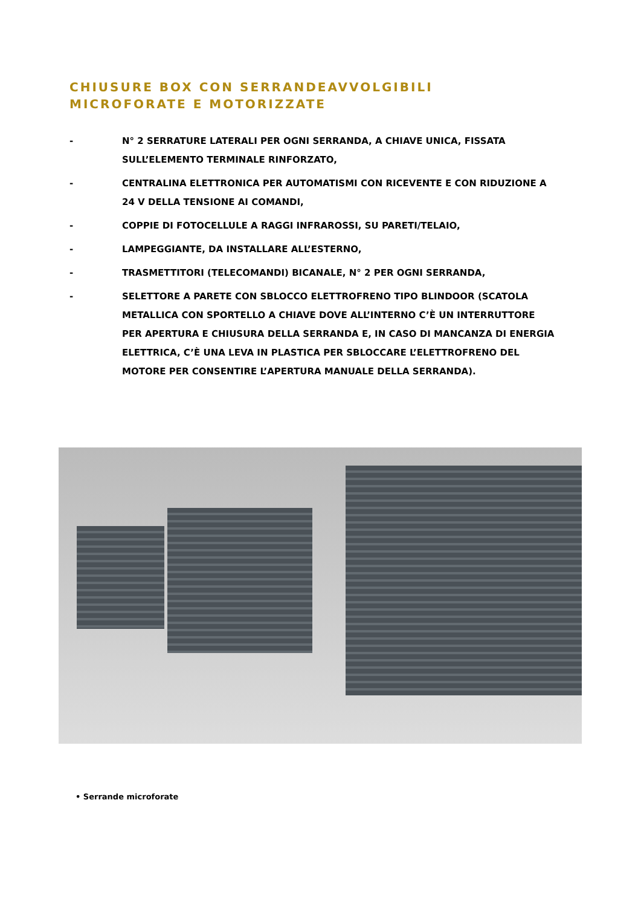CHIUSURE BOX CON SERRANDEAVVOLGIBILI
MICROFORATE E MOTORIZZATE
- N° 2 SERRATURE LATERALI PER OGNI SERRANDA, A CHIAVE UNICA, FISSATA SULL’ELEMENTO TERMINALE RINFORZATO,
- CENTRALINA ELETTRONICA PER AUTOMATISMI CON RICEVENTE E CON RIDUZIONE A 24 V DELLA TENSIONE AI COMANDI,
- COPPIE DI FOTOCELLULE A RAGGI INFRAROSSI, SU PARETI/TELAIO,
- LAMPEGGIANTE, DA INSTALLARE ALL’ESTERNO,
- TRASMETTITORI (TELECOMANDI) BICANALE, N° 2 PER OGNI SERRANDA,
- SELETTORE A PARETE CON SBLOCCO ELETTROFRENO TIPO BLINDOOR (SCATOLA METALLICA CON SPORTELLO A CHIAVE DOVE ALL’INTERNO C’È UN INTERRUTTORE PER APERTURA E CHIUSURA DELLA SERRANDA E, IN CASO DI MANCANZA DI ENERGIA ELETTRICA, C’È UNA LEVA IN PLASTICA PER SBLOCCARE L’ELETTROFRENO DEL MOTORE PER CONSENTIRE L’APERTURA MANUALE DELLA SERRANDA).
• Serrande microforate